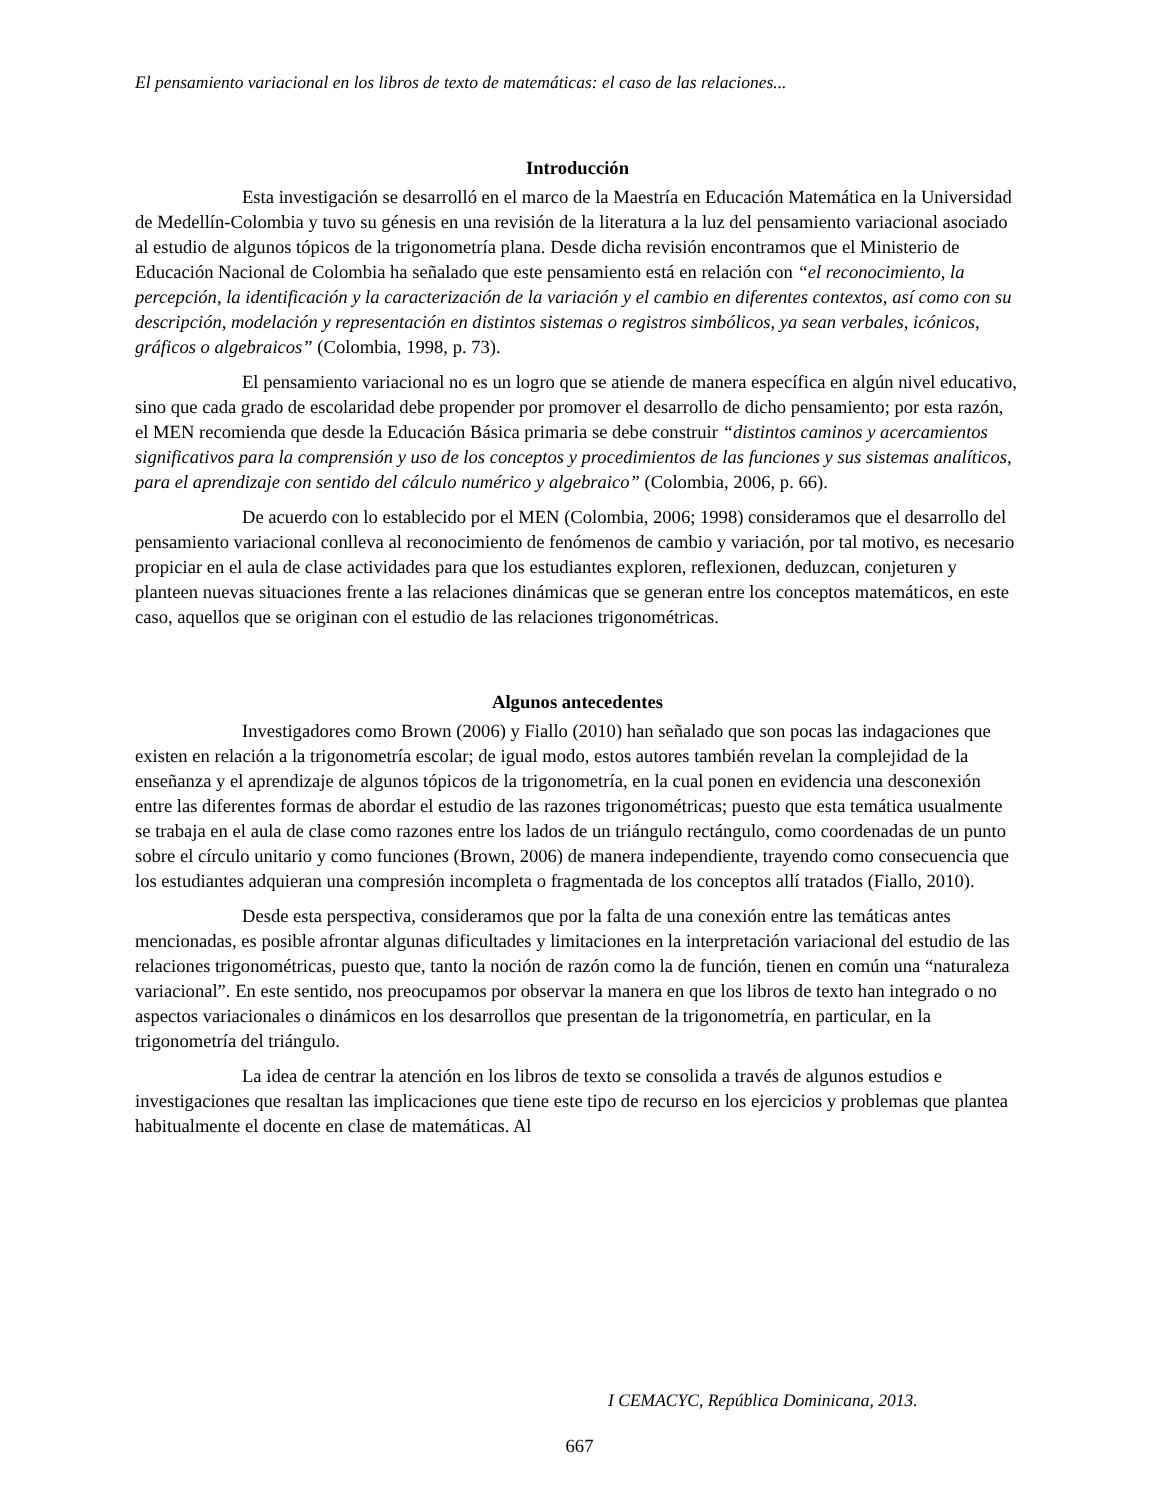El pensamiento variacional en los libros de texto de matemáticas: el caso de las relaciones...
Introducción
Esta investigación se desarrolló en el marco de la Maestría en Educación Matemática en la Universidad de Medellín-Colombia y tuvo su génesis en una revisión de la literatura a la luz del pensamiento variacional asociado al estudio de algunos tópicos de la trigonometría plana. Desde dicha revisión encontramos que el Ministerio de Educación Nacional de Colombia ha señalado que este pensamiento está en relación con “el reconocimiento, la percepción, la identificación y la caracterización de la variación y el cambio en diferentes contextos, así como con su descripción, modelación y representación en distintos sistemas o registros simbólicos, ya sean verbales, icónicos, gráficos o algebraicos” (Colombia, 1998, p. 73).
El pensamiento variacional no es un logro que se atiende de manera específica en algún nivel educativo, sino que cada grado de escolaridad debe propender por promover el desarrollo de dicho pensamiento; por esta razón, el MEN recomienda que desde la Educación Básica primaria se debe construir “distintos caminos y acercamientos significativos para la comprensión y uso de los conceptos y procedimientos de las funciones y sus sistemas analíticos, para el aprendizaje con sentido del cálculo numérico y algebraico” (Colombia, 2006, p. 66).
De acuerdo con lo establecido por el MEN (Colombia, 2006; 1998) consideramos que el desarrollo del pensamiento variacional conlleva al reconocimiento de fenómenos de cambio y variación, por tal motivo, es necesario propiciar en el aula de clase actividades para que los estudiantes exploren, reflexionen, deduzcan, conjeturen y planteen nuevas situaciones frente a las relaciones dinámicas que se generan entre los conceptos matemáticos, en este caso, aquellos que se originan con el estudio de las relaciones trigonométricas.
Algunos antecedentes
Investigadores como Brown (2006) y Fiallo (2010) han señalado que son pocas las indagaciones que existen en relación a la trigonometría escolar; de igual modo, estos autores también revelan la complejidad de la enseñanza y el aprendizaje de algunos tópicos de la trigonometría, en la cual ponen en evidencia una desconexión entre las diferentes formas de abordar el estudio de las razones trigonométricas; puesto que esta temática usualmente se trabaja en el aula de clase como razones entre los lados de un triángulo rectángulo, como coordenadas de un punto sobre el círculo unitario y como funciones (Brown, 2006) de manera independiente, trayendo como consecuencia que los estudiantes adquieran una compresión incompleta o fragmentada de los conceptos allí tratados (Fiallo, 2010).
Desde esta perspectiva, consideramos que por la falta de una conexión entre las temáticas antes mencionadas, es posible afrontar algunas dificultades y limitaciones en la interpretación variacional del estudio de las relaciones trigonométricas, puesto que, tanto la noción de razón como la de función, tienen en común una “naturaleza variacional”. En este sentido, nos preocupamos por observar la manera en que los libros de texto han integrado o no aspectos variacionales o dinámicos en los desarrollos que presentan de la trigonometría, en particular, en la trigonometría del triángulo.
La idea de centrar la atención en los libros de texto se consolida a través de algunos estudios e investigaciones que resaltan las implicaciones que tiene este tipo de recurso en los ejercicios y problemas que plantea habitualmente el docente en clase de matemáticas. Al
I CEMACYC, República Dominicana, 2013.
667